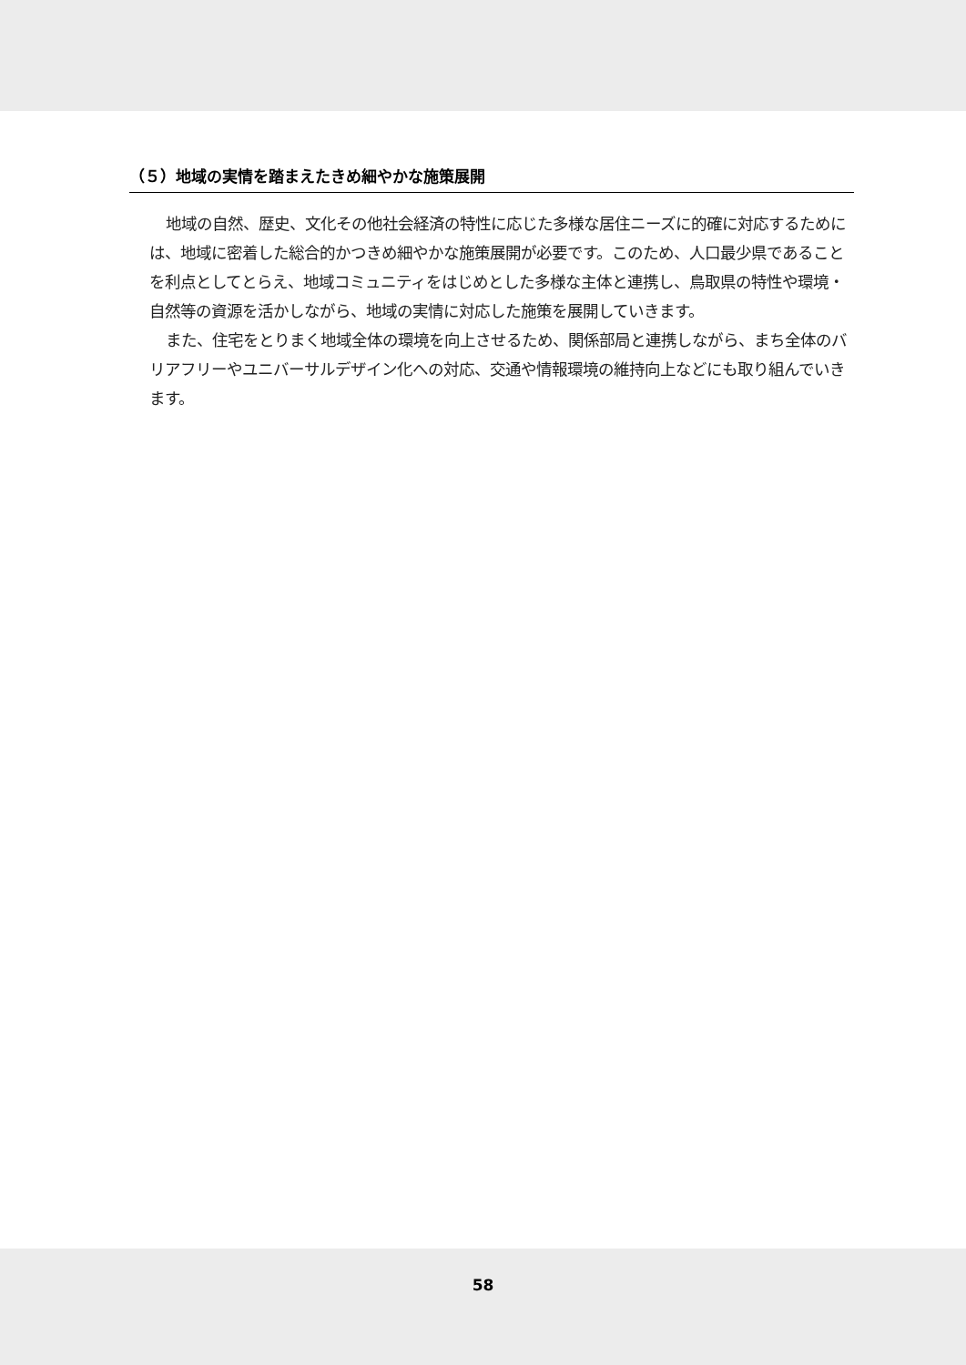（５）地域の実情を踏まえたきめ細やかな施策展開
地域の自然、歴史、文化その他社会経済の特性に応じた多様な居住ニーズに的確に対応するためには、地域に密着した総合的かつきめ細やかな施策展開が必要です。このため、人口最少県であることを利点としてとらえ、地域コミュニティをはじめとした多様な主体と連携し、鳥取県の特性や環境・自然等の資源を活かしながら、地域の実情に対応した施策を展開していきます。
また、住宅をとりまく地域全体の環境を向上させるため、関係部局と連携しながら、まち全体のバリアフリーやユニバーサルデザイン化への対応、交通や情報環境の維持向上などにも取り組んでいきます。
58